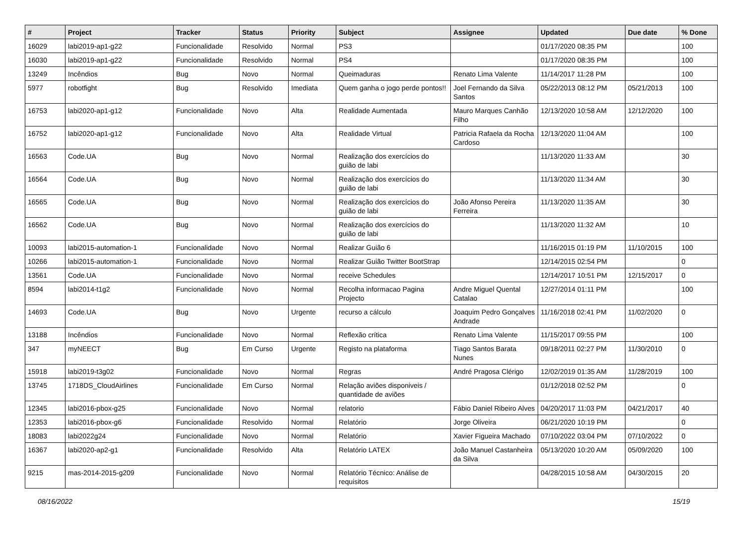| # | Project | Tracker | Status | Priority | Subject | Assignee | Updated | Due date | % Done |
| --- | --- | --- | --- | --- | --- | --- | --- | --- | --- |
| 16029 | labi2019-ap1-g22 | Funcionalidade | Resolvido | Normal | PS3 | | 01/17/2020 08:35 PM | | 100 |
| 16030 | labi2019-ap1-g22 | Funcionalidade | Resolvido | Normal | PS4 | | 01/17/2020 08:35 PM | | 100 |
| 13249 | Incêndios | Bug | Novo | Normal | Queimaduras | Renato Lima Valente | 11/14/2017 11:28 PM | | 100 |
| 5977 | robotfight | Bug | Resolvido | Imediata | Quem ganha o jogo perde pontos!! | Joel Fernando da Silva Santos | 05/22/2013 08:12 PM | 05/21/2013 | 100 |
| 16753 | labi2020-ap1-g12 | Funcionalidade | Novo | Alta | Realidade Aumentada | Mauro Marques Canhão Filho | 12/13/2020 10:58 AM | 12/12/2020 | 100 |
| 16752 | labi2020-ap1-g12 | Funcionalidade | Novo | Alta | Realidade Virtual | Patricia Rafaela da Rocha Cardoso | 12/13/2020 11:04 AM | | 100 |
| 16563 | Code.UA | Bug | Novo | Normal | Realização dos exercícios do guião de labi | | 11/13/2020 11:33 AM | | 30 |
| 16564 | Code.UA | Bug | Novo | Normal | Realização dos exercícios do guião de labi | | 11/13/2020 11:34 AM | | 30 |
| 16565 | Code.UA | Bug | Novo | Normal | Realização dos exercícios do guião de labi | João Afonso Pereira Ferreira | 11/13/2020 11:35 AM | | 30 |
| 16562 | Code.UA | Bug | Novo | Normal | Realização dos exercícios do guião de labi | | 11/13/2020 11:32 AM | | 10 |
| 10093 | labi2015-automation-1 | Funcionalidade | Novo | Normal | Realizar Guião 6 | | 11/16/2015 01:19 PM | 11/10/2015 | 100 |
| 10266 | labi2015-automation-1 | Funcionalidade | Novo | Normal | Realizar Guião Twitter BootStrap | | 12/14/2015 02:54 PM | | 0 |
| 13561 | Code.UA | Funcionalidade | Novo | Normal | receive Schedules | | 12/14/2017 10:51 PM | 12/15/2017 | 0 |
| 8594 | labi2014-t1g2 | Funcionalidade | Novo | Normal | Recolha informacao Pagina Projecto | Andre Miguel Quental Catalao | 12/27/2014 01:11 PM | | 100 |
| 14693 | Code.UA | Bug | Novo | Urgente | recurso a cálculo | Joaquim Pedro Gonçalves Andrade | 11/16/2018 02:41 PM | 11/02/2020 | 0 |
| 13188 | Incêndios | Funcionalidade | Novo | Normal | Reflexão crítica | Renato Lima Valente | 11/15/2017 09:55 PM | | 100 |
| 347 | myNEECT | Bug | Em Curso | Urgente | Registo na plataforma | Tiago Santos Barata Nunes | 09/18/2011 02:27 PM | 11/30/2010 | 0 |
| 15918 | labi2019-t3g02 | Funcionalidade | Novo | Normal | Regras | André Pragosa Clérigo | 12/02/2019 01:35 AM | 11/28/2019 | 100 |
| 13745 | 1718DS_CloudAirlines | Funcionalidade | Em Curso | Normal | Relação aviões disponiveis / quantidade de aviões | | 01/12/2018 02:52 PM | | 0 |
| 12345 | labi2016-pbox-g25 | Funcionalidade | Novo | Normal | relatorio | Fábio Daniel Ribeiro Alves | 04/20/2017 11:03 PM | 04/21/2017 | 40 |
| 12353 | labi2016-pbox-g6 | Funcionalidade | Resolvido | Normal | Relatório | Jorge Oliveira | 06/21/2020 10:19 PM | | 0 |
| 18083 | labi2022g24 | Funcionalidade | Novo | Normal | Relatório | Xavier Figueira Machado | 07/10/2022 03:04 PM | 07/10/2022 | 0 |
| 16367 | labi2020-ap2-g1 | Funcionalidade | Resolvido | Alta | Relatório LATEX | João Manuel Castanheira da Silva | 05/13/2020 10:20 AM | 05/09/2020 | 100 |
| 9215 | mas-2014-2015-g209 | Funcionalidade | Novo | Normal | Relatório Técnico: Análise de requisitos | | 04/28/2015 10:58 AM | 04/30/2015 | 20 |
08/16/2022 15/19